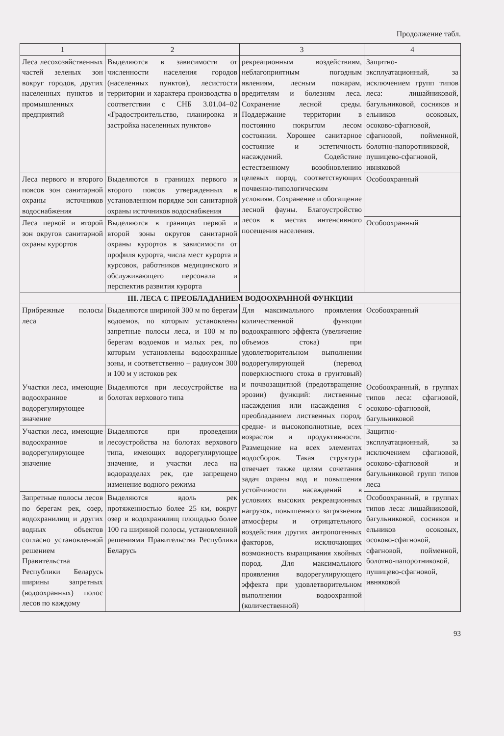Продолжение табл.
| 1 | 2 | 3 | 4 |
| --- | --- | --- | --- |
| Леса лесохозяйственных частей зеленых зон вокруг городов, других населенных пунктов и промышленных предприятий | Выделяются в зависимости от численности населения городов (населенных пунктов), лесистости территории и характера производства в соответствии с СНБ 3.01.04–02 «Градостроительство, планировка и застройка населенных пунктов» | рекреационным воздействиям, неблагоприятным погодным явлениям, лесным пожарам, вредителям и болезням леса. Сохранение лесной среды. Поддержание территории в постоянно покрытом лесом состоянии. Хорошее санитарное состояние и эстетичность насаждений. Содействие естественному возобновлению целевых пород, соответствующих почвенно-типологическим условиям. Сохранение и обогащение лесной фауны. Благоустройство лесов в местах интенсивного посещения населения. | Защитно-эксплуатационный, за исключением групп типов леса: лишайниковой, багульниковой, сосняков и ельников осоковых, осоково-сфагновой, сфагновой, пойменной, болотно-папоротниковой, пушицево-сфагновой, ивняковой |
| Леса первого и второго поясов зон санитарной охраны источников водоснабжения | Выделяются в границах первого и второго поясов утвержденных в установленном порядке зон санитарной охраны источников водоснабжения | | Особоохранный |
| Леса первой и второй зон округов санитарной охраны курортов | Выделяются в границах первой и второй зоны округов санитарной охраны курортов в зависимости от профиля курорта, числа мест курорта и курсовок, работников медицинского и обслуживающего персонала и перспектив развития курорта | | Особоохранный |
| III. ЛЕСА С ПРЕОБЛАДАНИЕМ ВОДООХРАННОЙ ФУНКЦИИ | | | |
| Прибрежные полосы леса | Выделяются шириной 300 м по берегам водоемов, по которым установлены запретные полосы леса, и 100 м по берегам водоемов и малых рек, по которым установлены водоохранные зоны, и соответственно – радиусом 300 и 100 м у истоков рек | Для максимального проявления количественной функции водоохранного эффекта (увеличение объемов стока) при удовлетворительном выполнении водорегулирующей (перевод поверхностного стока в грунтовый) и почвозащитной (предотвращение эрозии) функций: лиственные насаждения или насаждения с преобладанием лиственных пород, средне- и высокополнотные, всех возрастов и продуктивности. Размещение на всех элементах водосборов. Такая структура отвечает также целям сочетания задач охраны вод и повышения устойчивости насаждений в условиях высоких рекреационных нагрузок, повышенного загрязнения атмосферы и отрицательного воздействия других антропогенных факторов, исключающих возможность выращивания хвойных пород. Для максимального проявления водорегулирующего эффекта при удовлетворительном выполнении водоохранной (количественной) | Особоохранный |
| Участки леса, имеющие водоохранное и водорегулирующее значение | Выделяются при лесоустройстве на болотах верхового типа | | Особоохранный, в группах типов леса: сфагновой, осоково-сфагновой, багульниковой |
| Участки леса, имеющие водоохранное и водорегулирующее значение | Выделяются при проведении лесоустройства на болотах верхового типа, имеющих водорегулирующее значение, и участки леса на водоразделах рек, где запрещено изменение водного режима | | Защитно-эксплуатационный, за исключением сфагновой, осоково-сфагновой и багульниковой групп типов леса |
| Запретные полосы лесов по берегам рек, озер, водохранилищ и других водных объектов согласно установленной решением Правительства Республики Беларусь ширины запретных (водоохранных) полос лесов по каждому | Выделяются вдоль рек протяженностью более 25 км, вокруг озер и водохранилищ площадью более 100 га шириной полосы, установленной решениями Правительства Республики Беларусь | | Особоохранный, в группах типов леса: лишайниковой, багульниковой, сосняков и ельников осоковых, осоково-сфагновой, сфагновой, пойменной, болотно-папоротниковой, пушицево-сфагновой, ивняковой |
93